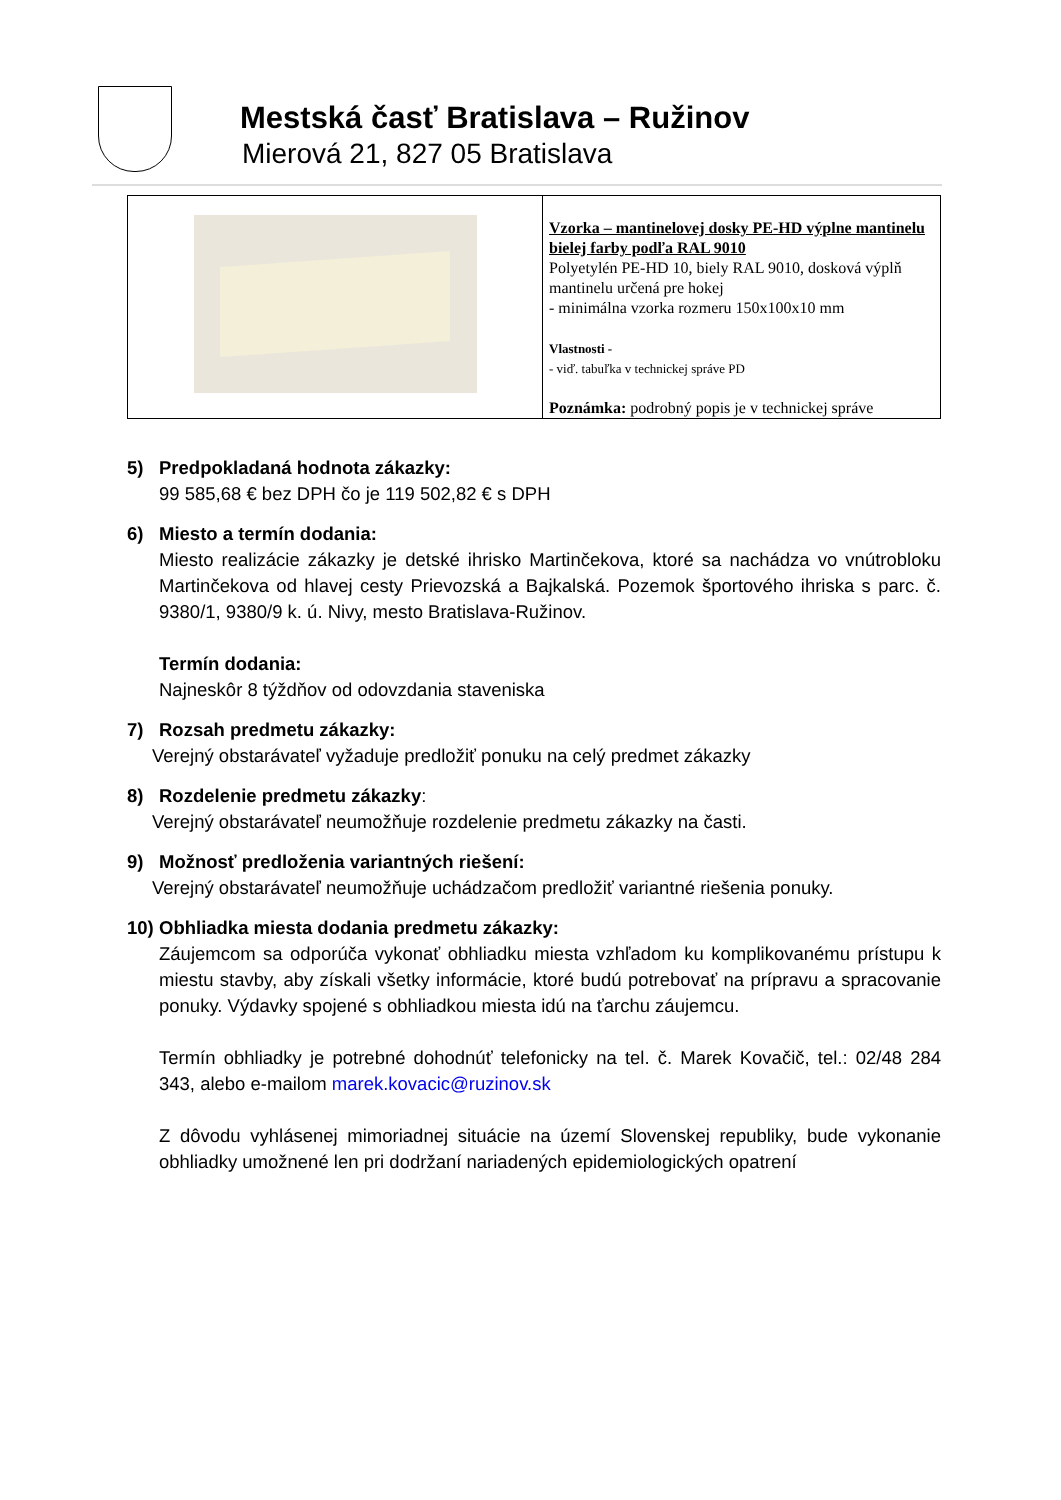Mestská časť Bratislava – Ružinov
Mierová 21, 827 05 Bratislava
| | Vzorka – mantinelovej dosky PE-HD výplne mantinelu bielej farby podľa RAL 9010 Polyetylén PE-HD 10, biely RAL 9010, dosková výplň mantinelu určená pre hokej - minimálna vzorka rozmeru 150x100x10 mm Vlastnosti - - viď. tabuľka v technickej správe PD Poznámka: podrobný popis je v technickej správe |
5) Predpokladaná hodnota zákazky:
99 585,68 € bez DPH čo je 119 502,82 € s DPH
6) Miesto a termín dodania:
Miesto realizácie zákazky je detské ihrisko Martinčekova, ktoré sa nachádza vo vnútrobloku Martinčekova od hlavej cesty Prievozská a Bajkalská. Pozemok športového ihriska s parc. č. 9380/1, 9380/9 k. ú. Nivy, mesto Bratislava-Ružinov.
Termín dodania:
Najneskôr 8 týždňov od odovzdania staveniska
7) Rozsah predmetu zákazky:
Verejný obstarávateľ vyžaduje predložiť ponuku na celý predmet zákazky
8) Rozdelenie predmetu zákazky:
Verejný obstarávateľ neumožňuje rozdelenie predmetu zákazky na časti.
9) Možnosť predloženia variantných riešení:
Verejný obstarávateľ neumožňuje uchádzačom predložiť variantné riešenia ponuky.
10) Obhliadka miesta dodania predmetu zákazky:
Záujemcom sa odporúča vykonať obhliadku miesta vzhľadom ku komplikovanému prístupu k miestu stavby, aby získali všetky informácie, ktoré budú potrebovať na prípravu a spracovanie ponuky. Výdavky spojené s obhliadkou miesta idú na ťarchu záujemcu.
Termín obhliadky je potrebné dohodnúť telefonicky na tel. č. Marek Kovačič, tel.: 02/48 284 343, alebo e-mailom marek.kovacic@ruzinov.sk
Z dôvodu vyhlásenej mimoriadnej situácie na území Slovenskej republiky, bude vykonanie obhliadky umožnené len pri dodržaní nariadených epidemiologických opatrení